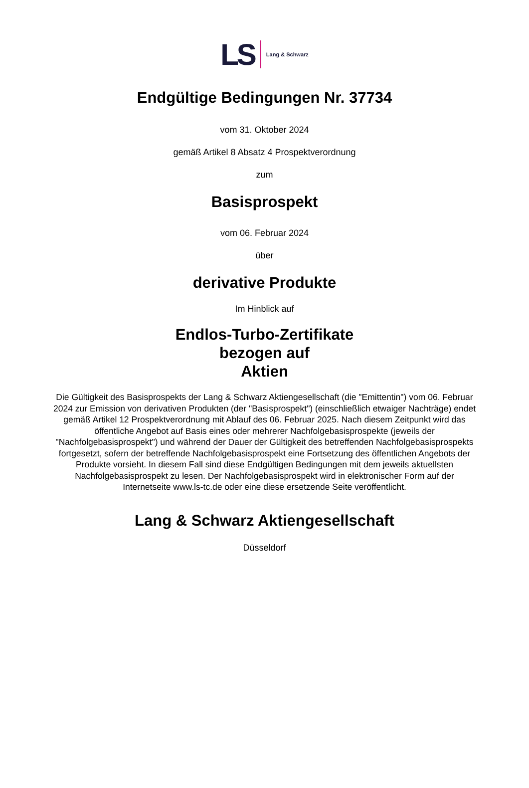LS Lang & Schwarz
Endgültige Bedingungen Nr. 37734
vom 31. Oktober 2024
gemäß Artikel 8 Absatz 4 Prospektverordnung
zum
Basisprospekt
vom 06. Februar 2024
über
derivative Produkte
Im Hinblick auf
Endlos-Turbo-Zertifikate
bezogen auf
Aktien
Die Gültigkeit des Basisprospekts der Lang & Schwarz Aktiengesellschaft (die "Emittentin") vom 06. Februar 2024 zur Emission von derivativen Produkten (der "Basisprospekt") (einschließlich etwaiger Nachträge) endet gemäß Artikel 12 Prospektverordnung mit Ablauf des 06. Februar 2025. Nach diesem Zeitpunkt wird das öffentliche Angebot auf Basis eines oder mehrerer Nachfolgebasisprospekte (jeweils der "Nachfolgebasisprospekt") und während der Dauer der Gültigkeit des betreffenden Nachfolgebasisprospekts fortgesetzt, sofern der betreffende Nachfolgebasisprospekt eine Fortsetzung des öffentlichen Angebots der Produkte vorsieht. In diesem Fall sind diese Endgültigen Bedingungen mit dem jeweils aktuellsten Nachfolgebasisprospekt zu lesen. Der Nachfolgebasisprospekt wird in elektronischer Form auf der Internetseite www.ls-tc.de oder eine diese ersetzende Seite veröffentlicht.
Lang & Schwarz Aktiengesellschaft
Düsseldorf